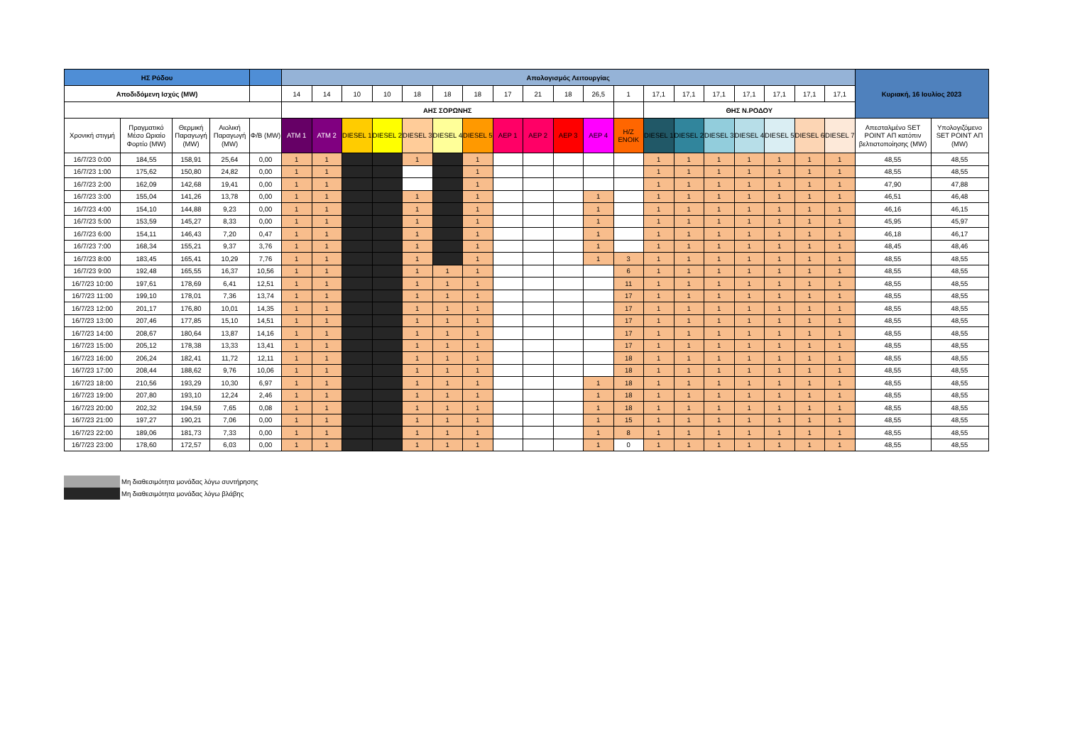| ΗΣ Ρόδου | | | | | Απολογισμός Λειτουργίας | | | | | | | | | | | | | | | | | | | Κυριακή, 16 Ιουλίος 2023 | |
| --- | --- | --- | --- | --- | --- | --- | --- | --- | --- | --- | --- | --- | --- | --- | --- | --- | --- | --- | --- | --- | --- | --- | --- | --- | --- |
| Αποδιδόμενη Ισχύς (MW) | | | | | 14 | 14 | 10 | 10 | 18 | 18 | 18 | 17 | 21 | 18 | 26,5 | 1 | 17,1 | 17,1 | 17,1 | 17,1 | 17,1 | 17,1 | 17,1 | | |
| | | | | | ΑΗΣ ΣΟΡΩΝΗΣ | | | | | | | | | | | | ΘΗΣ Ν.ΡΟΔΟΥ | | | | | | | | |
| Χρονική στιγμή | Πραγματικό Μέσο Ωριαίο Φορτίο (MW) | Θερμική Παραγωγή (MW) | Αιολική Παραγωγή (MW) | Φ/Β (MW) | ATM 1 | ATM 2 | DIESEL 1 | DIESEL 2 | DIESEL 3 | DIESEL 4 | DIESEL 5 | ΑΕΡ 1 | ΑΕΡ 2 | ΑΕΡ 3 | ΑΕΡ 4 | H/Z ENOIK | DIESEL 1 | DIESEL 2 | DIESEL 3 | DIESEL 4 | DIESEL 5 | DIESEL 6 | DIESEL 7 | Απεσταλμένο SET POINT ΑΠ κατόπιν βελτιστοποίησης (MW) | Υπολογιζόμενο SET POINT ΑΠ (MW) |
| 16/7/23 0:00 | 184,55 | 158,91 | 25,64 | 0,00 | 1 | 1 | | | 1 | | 1 | | | | | | 1 | 1 | 1 | 1 | 1 | 1 | 1 | 48,55 | 48,55 |
| 16/7/23 1:00 | 175,62 | 150,80 | 24,82 | 0,00 | 1 | 1 | | | | | 1 | | | | | | 1 | 1 | 1 | 1 | 1 | 1 | 1 | 48,55 | 48,55 |
| 16/7/23 2:00 | 162,09 | 142,68 | 19,41 | 0,00 | 1 | 1 | | | | | 1 | | | | | | 1 | 1 | 1 | 1 | 1 | 1 | 1 | 47,90 | 47,88 |
| 16/7/23 3:00 | 155,04 | 141,26 | 13,78 | 0,00 | 1 | 1 | | | 1 | | 1 | | | | 1 | | 1 | 1 | 1 | 1 | 1 | 1 | 1 | 46,51 | 46,48 |
| 16/7/23 4:00 | 154,10 | 144,88 | 9,23 | 0,00 | 1 | 1 | | | 1 | | 1 | | | | 1 | | 1 | 1 | 1 | 1 | 1 | 1 | 1 | 46,16 | 46,15 |
| 16/7/23 5:00 | 153,59 | 145,27 | 8,33 | 0,00 | 1 | 1 | | | 1 | | 1 | | | | 1 | | 1 | 1 | 1 | 1 | 1 | 1 | 1 | 45,95 | 45,97 |
| 16/7/23 6:00 | 154,11 | 146,43 | 7,20 | 0,47 | 1 | 1 | | | 1 | | 1 | | | | 1 | | 1 | 1 | 1 | 1 | 1 | 1 | 1 | 46,18 | 46,17 |
| 16/7/23 7:00 | 168,34 | 155,21 | 9,37 | 3,76 | 1 | 1 | | | 1 | | 1 | | | | 1 | | 1 | 1 | 1 | 1 | 1 | 1 | 1 | 48,45 | 48,46 |
| 16/7/23 8:00 | 183,45 | 165,41 | 10,29 | 7,76 | 1 | 1 | | | 1 | | 1 | | | | 1 | 3 | 1 | 1 | 1 | 1 | 1 | 1 | 1 | 48,55 | 48,55 |
| 16/7/23 9:00 | 192,48 | 165,55 | 16,37 | 10,56 | 1 | 1 | | | 1 | 1 | 1 | | | | | 6 | 1 | 1 | 1 | 1 | 1 | 1 | 1 | 48,55 | 48,55 |
| 16/7/23 10:00 | 197,61 | 178,69 | 6,41 | 12,51 | 1 | 1 | | | 1 | 1 | 1 | | | | | 11 | 1 | 1 | 1 | 1 | 1 | 1 | 1 | 48,55 | 48,55 |
| 16/7/23 11:00 | 199,10 | 178,01 | 7,36 | 13,74 | 1 | 1 | | | 1 | 1 | 1 | | | | | 17 | 1 | 1 | 1 | 1 | 1 | 1 | 1 | 48,55 | 48,55 |
| 16/7/23 12:00 | 201,17 | 176,80 | 10,01 | 14,35 | 1 | 1 | | | 1 | 1 | 1 | | | | | 17 | 1 | 1 | 1 | 1 | 1 | 1 | 1 | 48,55 | 48,55 |
| 16/7/23 13:00 | 207,46 | 177,85 | 15,10 | 14,51 | 1 | 1 | | | 1 | 1 | 1 | | | | | 17 | 1 | 1 | 1 | 1 | 1 | 1 | 1 | 48,55 | 48,55 |
| 16/7/23 14:00 | 208,67 | 180,64 | 13,87 | 14,16 | 1 | 1 | | | 1 | 1 | 1 | | | | | 17 | 1 | 1 | 1 | 1 | 1 | 1 | 1 | 48,55 | 48,55 |
| 16/7/23 15:00 | 205,12 | 178,38 | 13,33 | 13,41 | 1 | 1 | | | 1 | 1 | 1 | | | | | 17 | 1 | 1 | 1 | 1 | 1 | 1 | 1 | 48,55 | 48,55 |
| 16/7/23 16:00 | 206,24 | 182,41 | 11,72 | 12,11 | 1 | 1 | | | 1 | 1 | 1 | | | | | 18 | 1 | 1 | 1 | 1 | 1 | 1 | 1 | 48,55 | 48,55 |
| 16/7/23 17:00 | 208,44 | 188,62 | 9,76 | 10,06 | 1 | 1 | | | 1 | 1 | 1 | | | | | 18 | 1 | 1 | 1 | 1 | 1 | 1 | 1 | 48,55 | 48,55 |
| 16/7/23 18:00 | 210,56 | 193,29 | 10,30 | 6,97 | 1 | 1 | | | 1 | 1 | 1 | | | | 1 | 18 | 1 | 1 | 1 | 1 | 1 | 1 | 1 | 48,55 | 48,55 |
| 16/7/23 19:00 | 207,80 | 193,10 | 12,24 | 2,46 | 1 | 1 | | | 1 | 1 | 1 | | | | 1 | 18 | 1 | 1 | 1 | 1 | 1 | 1 | 1 | 48,55 | 48,55 |
| 16/7/23 20:00 | 202,32 | 194,59 | 7,65 | 0,08 | 1 | 1 | | | 1 | 1 | 1 | | | | 1 | 18 | 1 | 1 | 1 | 1 | 1 | 1 | 1 | 48,55 | 48,55 |
| 16/7/23 21:00 | 197,27 | 190,21 | 7,06 | 0,00 | 1 | 1 | | | 1 | 1 | 1 | | | | 1 | 15 | 1 | 1 | 1 | 1 | 1 | 1 | 1 | 48,55 | 48,55 |
| 16/7/23 22:00 | 189,06 | 181,73 | 7,33 | 0,00 | 1 | 1 | | | 1 | 1 | 1 | | | | 1 | 8 | 1 | 1 | 1 | 1 | 1 | 1 | 1 | 48,55 | 48,55 |
| 16/7/23 23:00 | 178,60 | 172,57 | 6,03 | 0,00 | 1 | 1 | | | 1 | 1 | 1 | | | | 1 | 0 | 1 | 1 | 1 | 1 | 1 | 1 | 1 | 48,55 | 48,55 |
Μη διαθεσιμότητα μονάδας λόγω συντήρησης
Μη διαθεσιμότητα μονάδας λόγω βλάβης